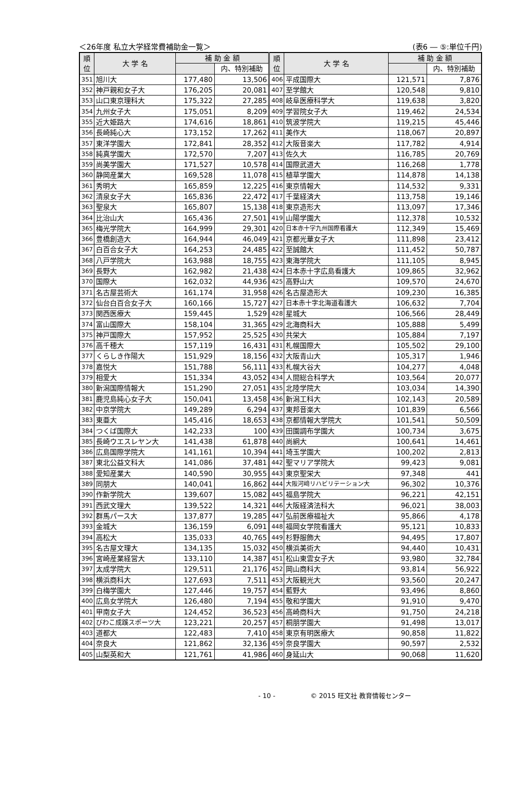＜26年度 私立大学経常費補助金一覧＞ (表6 ― ⑤:単位千円)
| 順 位 | 大 学 名 | 補 助 金 額 | | 順 位 | 大 学 名 | 補 助 金 額 | |
| --- | --- | --- | --- | --- | --- | --- | --- |
| | | | 内、特別補助 | | | | 内、特別補助 |
| 351 | 旭川大 | 177,480 | 13,506 | 406 | 平成国際大 | 121,571 | 7,876 |
| 352 | 神戸親和女子大 | 176,205 | 20,081 | 407 | 至学館大 | 120,548 | 9,810 |
| 353 | 山口東京理科大 | 175,322 | 27,285 | 408 | 岐阜医療科学大 | 119,638 | 3,820 |
| 354 | 九州女子大 | 175,051 | 8,209 | 409 | 学習院女子大 | 119,462 | 24,534 |
| 355 | 近大姫路大 | 174,616 | 18,861 | 410 | 筑波学院大 | 119,215 | 45,446 |
| 356 | 長崎純心大 | 173,152 | 17,262 | 411 | 美作大 | 118,067 | 20,897 |
| 357 | 東洋学園大 | 172,841 | 28,352 | 412 | 大阪音楽大 | 117,782 | 4,914 |
| 358 | 純真学園大 | 172,570 | 7,207 | 413 | 佐久大 | 116,785 | 20,769 |
| 359 | 尚美学園大 | 171,527 | 10,578 | 414 | 国際武道大 | 116,268 | 1,778 |
| 360 | 静岡産業大 | 169,528 | 11,078 | 415 | 植草学園大 | 114,878 | 14,138 |
| 361 | 秀明大 | 165,859 | 12,225 | 416 | 東京情報大 | 114,532 | 9,331 |
| 362 | 清泉女子大 | 165,836 | 22,472 | 417 | 千葉経済大 | 113,758 | 19,146 |
| 363 | 聖泉大 | 165,807 | 15,138 | 418 | 東京造形大 | 113,097 | 17,346 |
| 364 | 比治山大 | 165,436 | 27,501 | 419 | 山陽学園大 | 112,378 | 10,532 |
| 365 | 梅光学院大 | 164,999 | 29,301 | 420 | 日本赤十字九州国際看護大 | 112,349 | 15,469 |
| 366 | 豊橋創造大 | 164,944 | 46,049 | 421 | 京都光華女子大 | 111,898 | 23,412 |
| 367 | 白百合女子大 | 164,253 | 24,485 | 422 | 至誠館大 | 111,452 | 50,787 |
| 368 | 八戸学院大 | 163,988 | 18,755 | 423 | 東海学院大 | 111,105 | 8,945 |
| 369 | 長野大 | 162,982 | 21,438 | 424 | 日本赤十字広島看護大 | 109,865 | 32,962 |
| 370 | 国際大 | 162,032 | 44,936 | 425 | 高野山大 | 109,570 | 24,670 |
| 371 | 名古屋芸術大 | 161,174 | 31,958 | 426 | 名古屋造形大 | 109,230 | 16,385 |
| 372 | 仙台白百合女子大 | 160,166 | 15,727 | 427 | 日本赤十字北海道看護大 | 106,632 | 7,704 |
| 373 | 関西医療大 | 159,445 | 1,529 | 428 | 星城大 | 106,566 | 28,449 |
| 374 | 富山国際大 | 158,104 | 31,365 | 429 | 北海商科大 | 105,888 | 5,499 |
| 375 | 神戸国際大 | 157,952 | 25,525 | 430 | 共栄大 | 105,884 | 7,197 |
| 376 | 高千穂大 | 157,119 | 16,431 | 431 | 札幌国際大 | 105,502 | 29,100 |
| 377 | くらしき作陽大 | 151,929 | 18,156 | 432 | 大阪青山大 | 105,317 | 1,946 |
| 378 | 嘉悦大 | 151,788 | 56,111 | 433 | 札幌大谷大 | 104,277 | 4,048 |
| 379 | 相愛大 | 151,334 | 43,052 | 434 | 人間総合科学大 | 103,564 | 20,077 |
| 380 | 新潟国際情報大 | 151,290 | 27,051 | 435 | 北陸学院大 | 103,034 | 14,390 |
| 381 | 鹿児島純心女子大 | 150,041 | 13,458 | 436 | 新潟工科大 | 102,143 | 20,589 |
| 382 | 中京学院大 | 149,289 | 6,294 | 437 | 東邦音楽大 | 101,839 | 6,566 |
| 383 | 東亜大 | 145,416 | 18,653 | 438 | 京都情報大学院大 | 101,541 | 50,509 |
| 384 | つくば国際大 | 142,233 | 100 | 439 | 田園調布学園大 | 100,734 | 3,675 |
| 385 | 長崎ウエスレヤン大 | 141,438 | 61,878 | 440 | 尚絅大 | 100,641 | 14,461 |
| 386 | 広島国際学院大 | 141,161 | 10,394 | 441 | 埼玉学園大 | 100,202 | 2,813 |
| 387 | 東北公益文科大 | 141,086 | 37,481 | 442 | 聖マリア学院大 | 99,423 | 9,081 |
| 388 | 愛知産業大 | 140,590 | 30,955 | 443 | 東京聖栄大 | 97,348 | 441 |
| 389 | 同朋大 | 140,041 | 16,862 | 444 | 大阪河﨑リハビリテーション大 | 96,302 | 10,376 |
| 390 | 作新学院大 | 139,607 | 15,082 | 445 | 福島学院大 | 96,221 | 42,151 |
| 391 | 西武文理大 | 139,522 | 14,321 | 446 | 大阪経済法科大 | 96,021 | 38,003 |
| 392 | 群馬パース大 | 137,877 | 19,285 | 447 | 弘前医療福祉大 | 95,866 | 4,178 |
| 393 | 金城大 | 136,159 | 6,091 | 448 | 福岡女学院看護大 | 95,121 | 10,833 |
| 394 | 高松大 | 135,033 | 40,765 | 449 | 杉野服飾大 | 94,495 | 17,807 |
| 395 | 名古屋文理大 | 134,135 | 15,032 | 450 | 横浜美術大 | 94,440 | 10,431 |
| 396 | 宮崎産業経営大 | 133,110 | 14,387 | 451 | 松山東雲女子大 | 93,980 | 32,784 |
| 397 | 太成学院大 | 129,511 | 21,176 | 452 | 岡山商科大 | 93,814 | 56,922 |
| 398 | 横浜商科大 | 127,693 | 7,511 | 453 | 大阪観光大 | 93,560 | 20,247 |
| 399 | 白梅学園大 | 127,446 | 19,757 | 454 | 藍野大 | 93,496 | 8,860 |
| 400 | 広島女学院大 | 126,480 | 7,194 | 455 | 敬和学園大 | 91,910 | 9,470 |
| 401 | 甲南女子大 | 124,452 | 36,523 | 456 | 高崎商科大 | 91,750 | 24,218 |
| 402 | びわこ成蹊スポーツ大 | 123,221 | 20,257 | 457 | 桐朋学園大 | 91,498 | 13,017 |
| 403 | 道都大 | 122,483 | 7,410 | 458 | 東京有明医療大 | 90,858 | 11,822 |
| 404 | 奈良大 | 121,862 | 32,136 | 459 | 奈良学園大 | 90,597 | 2,532 |
| 405 | 山梨英和大 | 121,761 | 41,986 | 460 | 身延山大 | 90,068 | 11,620 |
- 10 - © 2015 旺文社 教育情報センター